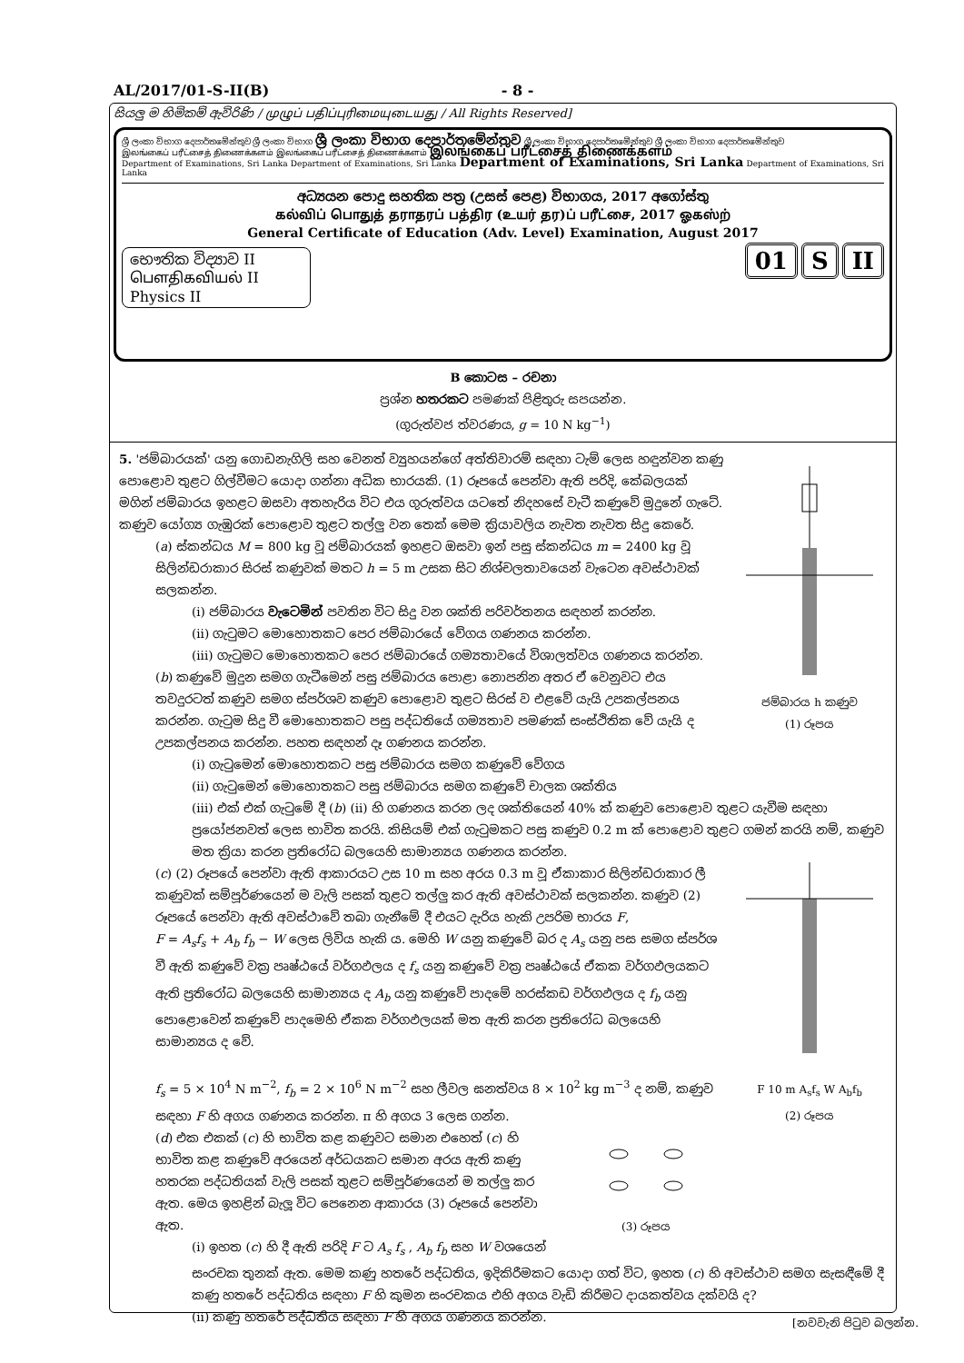AL/2017/01-S-II(B) - 8 -
සියලු ම හිමිකම් ඇවිරිණි / முழுப் பதிப்புரிமையுடையது / All Rights Reserved]
ශ්‍රී ලංකා විභාග දෙපාර්තමේන්තුව ශ්‍රී ලංකා විභාග ශ්‍රී ලංකා විභාග දෙපාර්තමේන්තුව ශ්‍රී ලංකා විභාග දෙපාර්තමේන්තුව ශ්‍රී ලංකා විභාග දෙපාර්තමේන්තුව
இலங்கைப் பரீட்சைத் திணைக்களம் இலங்கைப் பரீட்சைத் திணைக்களம் இலங்கைப் பரீட்சைத் திணைக்களம்
Department of Examinations, Sri Lanka Department of Examinations, Sri Lanka Department of Examinations, Sri Lanka Department of Examinations, Sri Lanka
අධ්‍යයන පොදු සහතික පත්‍ර (උසස් පෙළ) විභාගය, 2017 අගෝස්තු
கல்விப் பொதுத் தராதரப் பத்திர (உயர் தர)ப் பரீட்சை, 2017 ஓகஸ்ற்
General Certificate of Education (Adv. Level) Examination, August 2017
භෞතික විද්‍යාව II
பௌதிகவியல் II
Physics II
01 S II
B කොටස – රචනා
ප්‍රශ්න හතරකට පමණක් පිළිතුරු සපයන්න.
(ගුරුත්වජ ත්වරණය, g = 10 N kg<sup>−1</sup>)
ජම්බාරය h කණුව
(1) රූපය
5. 'ජම්බාරයක්' යනු ගොඩනැගිලි සහ වෙනත් ව්‍යුහයන්ගේ අත්තිවාරම් සඳහා ටැම් ලෙස හඳුන්වන කණු පොළොව තුළට ගිල්වීමට යොදා ගන්නා අධික භාරයකි. (1) රූපයේ පෙන්වා ඇති පරිදි, කේබලයක් මගින් ජම්බාරය ඉහළට ඔසවා අතහැරිය විට එය ගුරුත්වය යටතේ නිදහසේ වැටී කණුවේ මුදුනේ ගැටේ. කණුව යෝග්‍ය ගැඹුරක් පොළොව තුළට තල්ලු වන තෙක් මෙම ක්‍රියාවලිය නැවත නැවත සිදු කෙරේ.
(a) ස්කන්ධය M = 800 kg වූ ජම්බාරයක් ඉහළට ඔසවා ඉන් පසු ස්කන්ධය m = 2400 kg වූ සිලින්ඩරාකාර සිරස් කණුවක් මතට h = 5 m උසක සිට නිශ්චලතාවයෙන් වැටෙන අවස්ථාවක් සලකන්න.
(i) ජම්බාරය වැටෙමින් පවතින විට සිදු වන ශක්ති පරිවර්තනය සඳහන් කරන්න.
(ii) ගැටුමට මොහොතකට පෙර ජම්බාරයේ වේගය ගණනය කරන්න.
(iii) ගැටුමට මොහොතකට පෙර ජම්බාරයේ ගම්‍යතාවයේ විශාලත්වය ගණනය කරන්න.
(b) කණුවේ මුදුන සමග ගැටීමෙන් පසු ජම්බාරය පොළා නොපනින අතර ඒ වෙනුවට එය තවදුරටත් කණුව සමග ස්පර්ශව කණුව පොළොව තුළට සිරස් ව එළවේ යැයි උපකල්පනය කරන්න. ගැටුම සිදු වී මොහොතකට පසු පද්ධතියේ ගම්‍යතාව පමණක් සංස්ථිතික වේ යැයි ද උපකල්පනය කරන්න. පහත සඳහන් දෑ ගණනය කරන්න.
(i) ගැටුමෙන් මොහොතකට පසු ජම්බාරය සමග කණුවේ වේගය
(ii) ගැටුමෙන් මොහොතකට පසු ජම්බාරය සමග කණුවේ චාලක ශක්තිය
(iii) එක් එක් ගැටුමේ දී (b) (ii) හි ගණනය කරන ලද ශක්තියෙන් 40% ක් කණුව පොළොව තුළට යැවීම සඳහා ප්‍රයෝජනවත් ලෙස භාවිත කරයි. කිසියම් එක් ගැටුමකට පසු කණුව 0.2 m ක් පොළොව තුළට ගමන් කරයි නම්, කණුව මත ක්‍රියා කරන ප්‍රතිරෝධ බලයෙහි සාමාන්‍යය ගණනය කරන්න.
F 10 m A<sub>s</sub>f<sub>s</sub> W A<sub>b</sub>f<sub>b</sub>
(2) රූපය
(c) (2) රූපයේ පෙන්වා ඇති ආකාරයට උස 10 m සහ අරය 0.3 m වූ ඒකාකාර සිලින්ඩරාකාර ලී කණුවක් සම්පූර්ණයෙන් ම වැලි පසක් තුළට තල්ලු කර ඇති අවස්ථාවක් සලකන්න. කණුව (2) රූපයේ පෙන්වා ඇති අවස්ථාවේ තබා ගැනීමේ දී එයට දැරිය හැකි උපරිම භාරය F,
F = A<sub>s</sub>f<sub>s</sub> + A<sub>b</sub> f<sub>b</sub> − W ලෙස ලිවිය හැකි ය. මෙහි W යනු කණුවේ බර ද A<sub>s</sub> යනු පස සමග ස්පර්ශ වී ඇති කණුවේ වක්‍ර පෘෂ්ඨයේ වර්ගඵලය ද f<sub>s</sub> යනු කණුවේ වක්‍ර පෘෂ්ඨයේ ඒකක වර්ගඵලයකට ඇති ප්‍රතිරෝධ බලයෙහි සාමාන්‍යය ද A<sub>b</sub> යනු කණුවේ පාදමේ හරස්කඩ වර්ගඵලය ද f<sub>b</sub> යනු පොළොවෙන් කණුවේ පාදමෙහි ඒකක වර්ගඵලයක් මත ඇති කරන ප්‍රතිරෝධ බලයෙහි සාමාන්‍යය ද වේ.
f<sub>s</sub> = 5 × 10<sup>4</sup> N m<sup>−2</sup>, f<sub>b</sub> = 2 × 10<sup>6</sup> N m<sup>−2</sup> සහ ලීවල ඝනත්වය 8 × 10<sup>2</sup> kg m<sup>−3</sup> ද නම්, කණුව සඳහා F හි අගය ගණනය කරන්න. π හි අගය 3 ලෙස ගන්න.
(3) රූපය
(d) එක එකක් (c) හි භාවිත කළ කණුවට සමාන එහෙත් (c) හි භාවිත කළ කණුවේ අරයෙන් අර්ධයකට සමාන අරය ඇති කණු හතරක පද්ධතියක් වැලි පසක් තුළට සම්පූර්ණයෙන් ම තල්ලු කර ඇත. මෙය ඉහළින් බැලූ විට පෙනෙන ආකාරය (3) රූපයේ පෙන්වා ඇත.
(i) ඉහත (c) හි දී ඇති පරිදි F ට A<sub>s</sub> f<sub>s</sub> , A<sub>b</sub> f<sub>b</sub> සහ W වශයෙන් සංරචක තුනක් ඇත. මෙම කණු හතරේ පද්ධතිය, ඉදිකිරීමකට යොදා ගත් විට, ඉහත (c) හි අවස්ථාව සමග සැසඳීමේ දී කණු හතරේ පද්ධතිය සඳහා F හි කුමන සංරචකය එහි අගය වැඩි කිරීමට දායකත්වය දක්වයි ද?
(ii) කණු හතරේ පද්ධතිය සඳහා F හි අගය ගණනය කරන්න.
[නවවැනි පිටුව බලන්න.